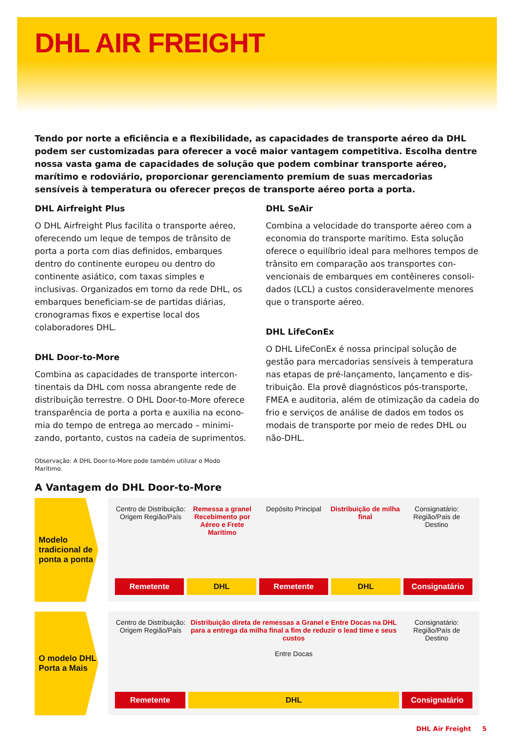DHL AIR FREIGHT
Tendo por norte a eficiência e a flexibilidade, as capacidades de transporte aéreo da DHL podem ser customizadas para oferecer a você maior vantagem competitiva. Escolha dentre nossa vasta gama de capacidades de solução que podem combinar transporte aéreo, marítimo e rodoviário, proporcionar gerenciamento premium de suas mercadorias sensíveis à temperatura ou oferecer preços de transporte aéreo porta a porta.
DHL Airfreight Plus
O DHL Airfreight Plus facilita o transporte aéreo, oferecendo um leque de tempos de trânsito de porta a porta com dias definidos, embarques dentro do continente europeu ou dentro do continente asiá­tico, com taxas simples e inclusivas. Organizados em torno da rede DHL, os embarques beneficiam-se de partidas diárias, cronogramas fixos e expertise local dos colaboradores DHL.
DHL Door-to-More
Combina as capacidades de transporte intercon­tinentais da DHL com nossa abrangente rede de distribuição terrestre. O DHL Door-to-More oferece transparência de porta a porta e auxilia na econo­mia do tempo de entrega ao mercado – minimi­zando, portanto, custos na cadeia de suprimentos.
Observação: A DHL Door-to-More pode também utilizar o Modo Marítimo.
DHL SeAir
Combina a velocidade do transporte aéreo com a economia do transporte marítimo. Esta solução oferece o equilíbrio ideal para melhores tempos de trânsito em comparação aos transportes con­vencionais de embarques em contêineres consoli­dados (LCL) a custos consideravelmente menores que o transporte aéreo.
DHL LifeConEx
O DHL LifeConEx é nossa principal solução de gestão para mercadorias sensíveis à temperatura nas etapas de pré-lançamento, lançamento e dis­tribuição. Ela provê diagnósticos pós-transporte, FMEA e auditoria, além de otimização da cadeia do frio e serviços de análise de dados em todos os modais de transporte por meio de redes DHL ou não-DHL.
A Vantagem do DHL Door-to-More
Modelo tradicional de ponta a ponta
Centro de Distribuição: Origem Região/País
Remessa a granel Recebimento por Aéreo e Frete Marítimo
Depósito Principal Distribuição de milha final Consignatário: Região/País de Destino
Remetente DHL Remetente DHL Consignatário
O modelo DHL Porta a Mais
Centro de Distribuição: Origem Região/País
Distribuição direta de remessas a Granel e Entre Docas na DHL para a entrega da milha final a fim de reduzir o lead time e seus custos
Entre Docas
Consignatário: Região/País de Destino
Remetente DHL Consignatário
DHL Air Freight 5